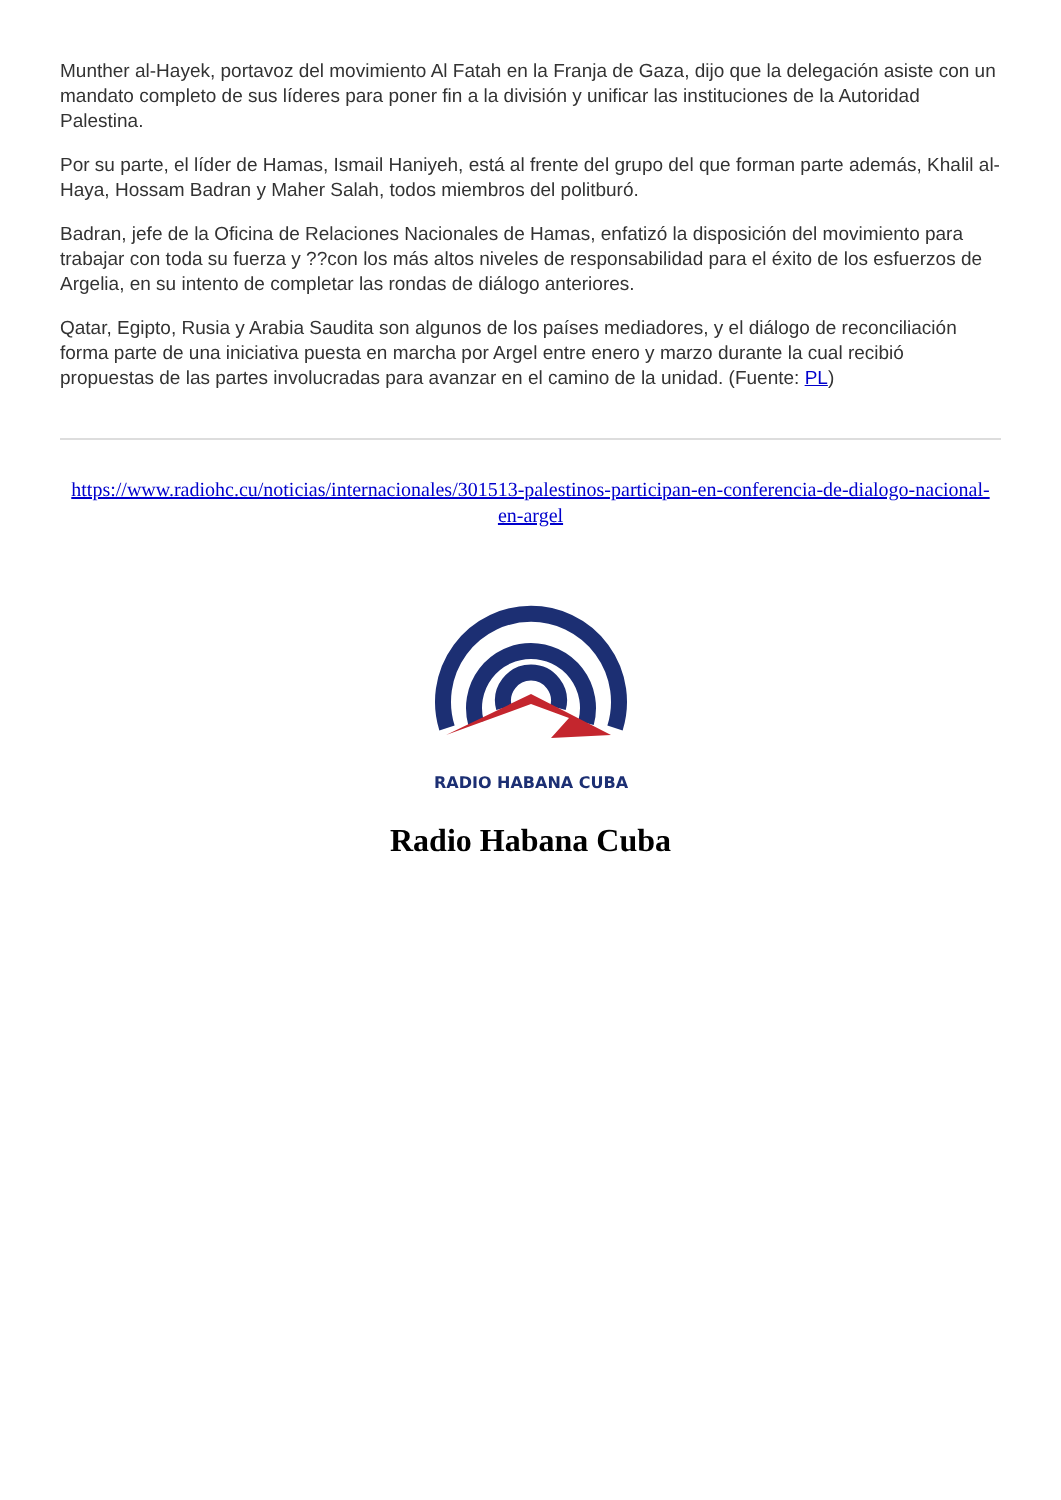Munther al-Hayek, portavoz del movimiento Al Fatah en la Franja de Gaza, dijo que la delegación asiste con un mandato completo de sus líderes para poner fin a la división y unificar las instituciones de la Autoridad Palestina.
Por su parte, el líder de Hamas, Ismail Haniyeh, está al frente del grupo del que forman parte además, Khalil al-Haya, Hossam Badran y Maher Salah, todos miembros del politburó.
Badran, jefe de la Oficina de Relaciones Nacionales de Hamas, enfatizó la disposición del movimiento para trabajar con toda su fuerza y ??con los más altos niveles de responsabilidad para el éxito de los esfuerzos de Argelia, en su intento de completar las rondas de diálogo anteriores.
Qatar, Egipto, Rusia y Arabia Saudita son algunos de los países mediadores, y el diálogo de reconciliación forma parte de una iniciativa puesta en marcha por Argel entre enero y marzo durante la cual recibió propuestas de las partes involucradas para avanzar en el camino de la unidad. (Fuente: PL)
https://www.radiohc.cu/noticias/internacionales/301513-palestinos-participan-en-conferencia-de-dialogo-nacional-en-argel
RADIO HABANA CUBA
Radio Habana Cuba